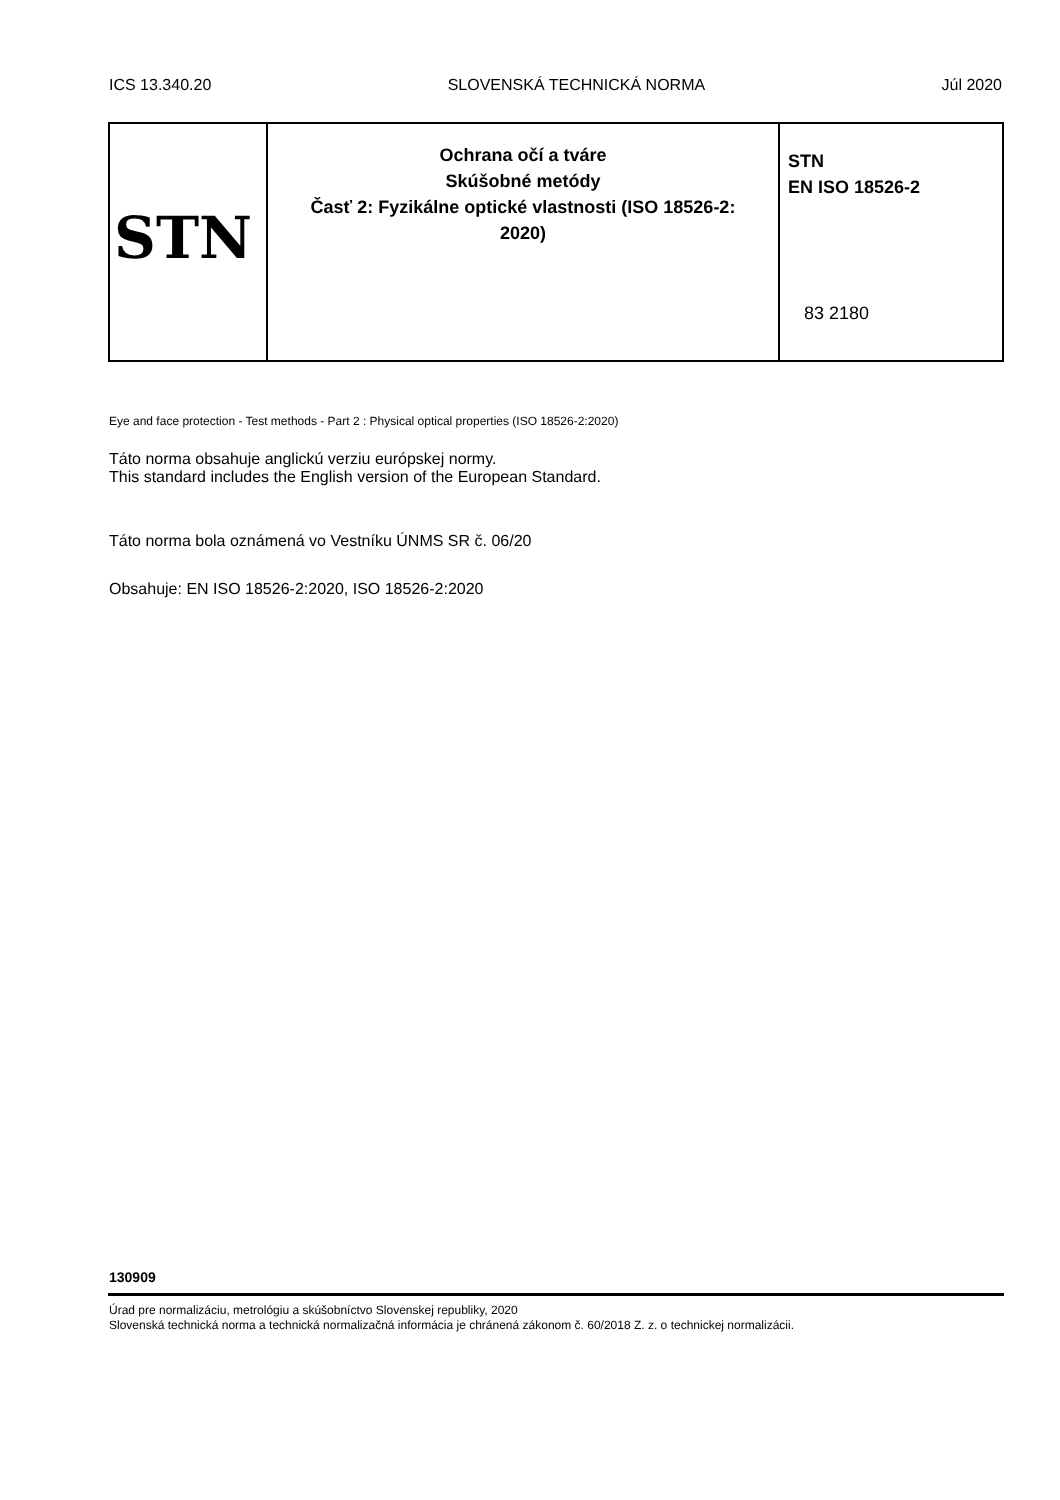ICS 13.340.20 SLOVENSKÁ TECHNICKÁ NORMA Júl 2020
| STN | Ochrana očí a tváre Skúšobné metódy Časť 2: Fyzikálne optické vlastnosti (ISO 18526-2: 2020) | STN EN ISO 18526-2 83 2180 |
Eye and face protection - Test methods - Part 2 : Physical optical properties (ISO 18526-2:2020)
Táto norma obsahuje anglickú verziu európskej normy.
This standard includes the English version of the European Standard.
Táto norma bola oznámená vo Vestníku ÚNMS SR č. 06/20
Obsahuje: EN ISO 18526-2:2020, ISO 18526-2:2020
130909
Úrad pre normalizáciu, metrológiu a skúšobníctvo Slovenskej republiky, 2020
Slovenská technická norma a technická normalizačná informácia je chránená zákonom č. 60/2018 Z. z. o technickej normalizácii.